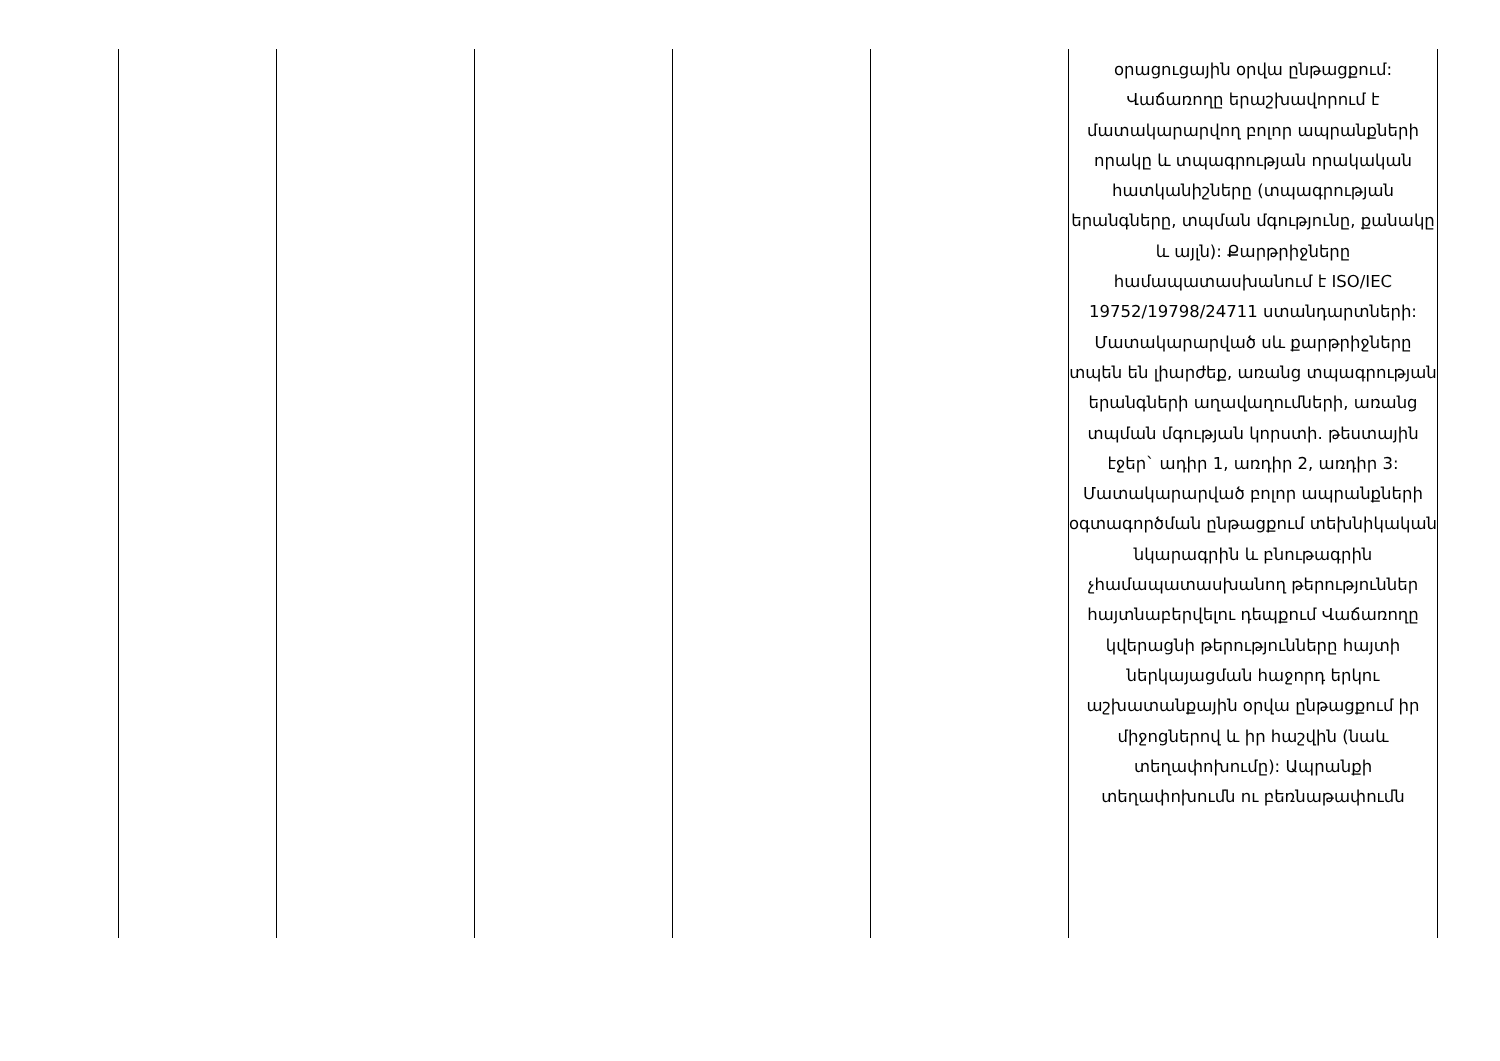| | | | | | օրացուցային օրվա ընթացքում: Վաճառողը երաշխավորում է մատակարարվող բոլոր ապրանքների որակը և տպագրության որակական հատկանիշները (տպագրության երանգները, տպման մգությունը, քանակը և այլն): Քարթրիջները համապատասխանում է ISO/IEC 19752/19798/24711 ստանդարտների: Մատակարարված սև քարթրիջները տպեն են լիարժեք, առանց տպագրության երանգների աղավաղումների, առանց տպման մգության կորստի. թեստային էջեր` ադիր 1, առդիր 2, առդիր 3: Մատակարարված բոլոր ապրանքների օգտագործման ընթացքում տեխնիկական նկարագրին և բնութագրին չհամապատասխանող թերություններ հայտնաբերվելու դեպքում Վաճառողը կվերացնի թերությունները հայտի ներկայացման հաջորդ երկու աշխատանքային օրվա ընթացքում իր միջոցներով և իր հաշվին (նաև տեղափոխումը): Ապրանքի տեղափոխումն ու բեռնաթափումն |